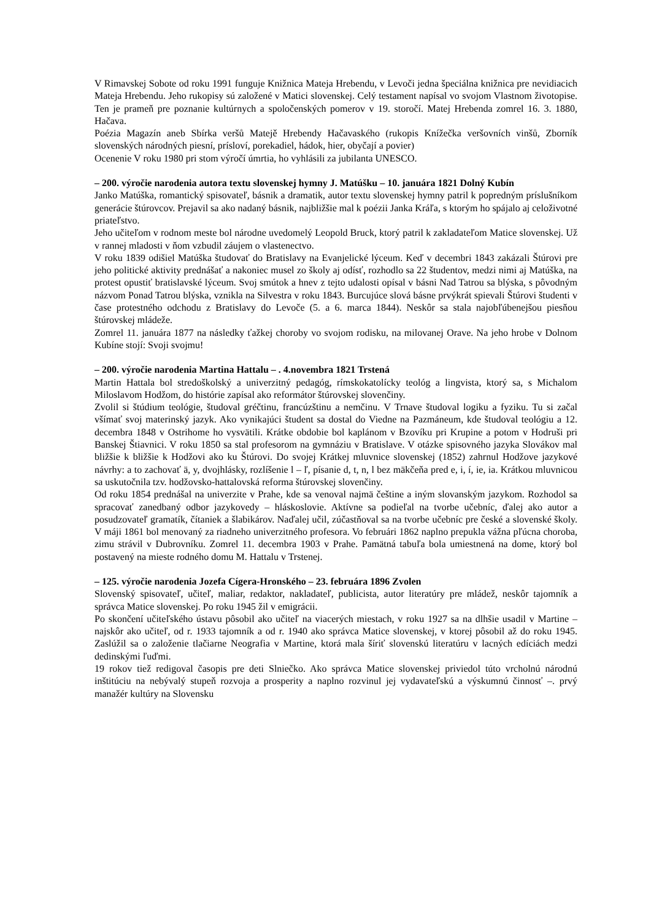V Rimavskej Sobote od roku 1991 funguje Knižnica Mateja Hrebendu, v Levoči jedna špeciálna knižnica pre nevidiacich Mateja Hrebendu. Jeho rukopisy sú založené v Matici slovenskej. Celý testament napísal vo svojom Vlastnom životopise. Ten je prameň pre poznanie kultúrnych a spoločenských pomerov v 19. storočí. Matej Hrebenda zomrel 16. 3. 1880, Hačava.
Poézia Magazín aneb Sbírka veršů Matejě Hrebendy Hačavaského (rukopis Knížečka veršovních vinšů, Zborník slovenských národných piesní, prísloví, porekadiel, hádok, hier, obyčají a povier)
Ocenenie V roku 1980 pri stom výročí úmrtia, ho vyhlásili za jubilanta UNESCO.
– 200. výročie narodenia autora textu slovenskej hymny J. Matúšku – 10. januára 1821 Dolný Kubín
Janko Matúška, romantický spisovateľ, básnik a dramatik, autor textu slovenskej hymny patril k popredným príslušníkom generácie štúrovcov. Prejavil sa ako nadaný básnik, najbližšie mal k poézii Janka Kráľa, s ktorým ho spájalo aj celoživotné priateľstvo.
Jeho učiteľom v rodnom meste bol národne uvedomelý Leopold Bruck, ktorý patril k zakladateľom Matice slovenskej. Už v rannej mladosti v ňom vzbudil záujem o vlastenectvo.
V roku 1839 odišiel Matúška študovať do Bratislavy na Evanjelické lýceum. Keď v decembri 1843 zakázali Štúrovi pre jeho politické aktivity prednášať a nakoniec musel zo školy aj odísť, rozhodlo sa 22 študentov, medzi nimi aj Matúška, na protest opustiť bratislavské lýceum. Svoj smútok a hnev z tejto udalosti opísal v básni Nad Tatrou sa blýska, s pôvodným názvom Ponad Tatrou blýska, vznikla na Silvestra v roku 1843. Burcujúce slová básne prvýkrát spievali Štúrovi študenti v čase protestného odchodu z Bratislavy do Levoče (5. a 6. marca 1844). Neskôr sa stala najobľúbenejšou piesňou štúrovskej mládeže.
Zomrel 11. januára 1877 na následky ťažkej choroby vo svojom rodisku, na milovanej Orave. Na jeho hrobe v Dolnom Kubíne stojí: Svoji svojmu!
– 200. výročie narodenia Martina Hattalu – . 4.novembra 1821 Trstená
Martin Hattala bol stredoškolský a univerzitný pedagóg, rímskokatolícky teológ a lingvista, ktorý sa, s Michalom Miloslavom Hodžom, do histórie zapísal ako reformátor štúrovskej slovenčiny.
Zvolil si štúdium teológie, študoval gréčtinu, francúzštinu a nemčinu. V Trnave študoval logiku a fyziku. Tu si začal všímať svoj materinský jazyk. Ako vynikajúci študent sa dostal do Viedne na Pazmáneum, kde študoval teológiu a 12. decembra 1848 v Ostrihome ho vysvätili. Krátke obdobie bol kaplánom v Bzovíku pri Krupine a potom v Hodruši pri Banskej Štiavnici. V roku 1850 sa stal profesorom na gymnáziu v Bratislave. V otázke spisovného jazyka Slovákov mal bližšie k bližšie k Hodžovi ako ku Štúrovi. Do svojej Krátkej mluvnice slovenskej (1852) zahrnul Hodžove jazykové návrhy: a to zachovať ä, y, dvojhlásky, rozlíšenie l – ľ, písanie d, t, n, l bez mäkčeňa pred e, i, í, ie, ia. Krátkou mluvnicou sa uskutočnila tzv. hodžovsko-hattalovská reforma štúrovskej slovenčiny.
Od roku 1854 prednášal na univerzite v Prahe, kde sa venoval najmä češtine a iným slovanským jazykom. Rozhodol sa spracovať zanedbaný odbor jazykovedy – hláskoslovie. Aktívne sa podieľal na tvorbe učebníc, ďalej ako autor a posudzovateľ gramatík, čítaniek a šlabikárov. Naďalej učil, zúčastňoval sa na tvorbe učebníc pre české a slovenské školy. V máji 1861 bol menovaný za riadneho univerzitného profesora. Vo februári 1862 naplno prepukla vážna pľúcna choroba, zimu strávil v Dubrovníku. Zomrel 11. decembra 1903 v Prahe. Pamätná tabuľa bola umiestnená na dome, ktorý bol postavený na mieste rodného domu M. Hattalu v Trstenej.
– 125. výročie narodenia Jozefa Cígera-Hronského – 23. februára 1896 Zvolen
Slovenský spisovateľ, učiteľ, maliar, redaktor, nakladateľ, publicista, autor literatúry pre mládež, neskôr tajomník a správca Matice slovenskej. Po roku 1945 žil v emigrácii.
Po skončení učiteľského ústavu pôsobil ako učiteľ na viacerých miestach, v roku 1927 sa na dlhšie usadil v Martine – najskôr ako učiteľ, od r. 1933 tajomník a od r. 1940 ako správca Matice slovenskej, v ktorej pôsobil až do roku 1945. Zaslúžil sa o založenie tlačiarne Neografia v Martine, ktorá mala šíriť slovenskú literatúru v lacných edíciách medzi dedinskými ľuďmi.
19 rokov tiež redigoval časopis pre deti Slniečko. Ako správca Matice slovenskej priviedol túto vrcholnú národnú inštitúciu na nebývalý stupeň rozvoja a prosperity a naplno rozvinul jej vydavateľskú a výskumnú činnosť –. prvý manažér kultúry na Slovensku